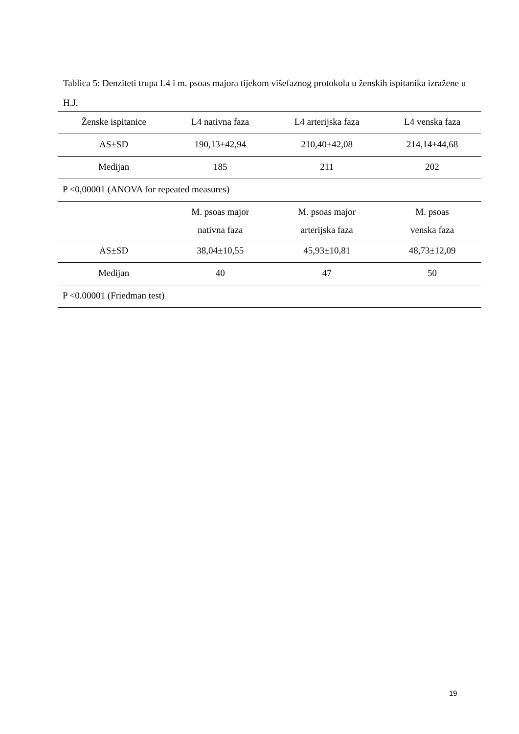Tablica 5: Denziteti trupa L4 i m. psoas majora tijekom višefaznog protokola u ženskih ispitanika izražene u H.J.
| Ženske ispitanice | L4 nativna faza | L4 arterijska faza | L4 venska faza |
| --- | --- | --- | --- |
| AS±SD | 190,13±42,94 | 210,40±42,08 | 214,14±44,68 |
| Medijan | 185 | 211 | 202 |
| P <0,00001 (ANOVA for repeated measures) | | | |
| | M. psoas major nativna faza | M. psoas major arterijska faza | M. psoas venska faza |
| AS±SD | 38,04±10,55 | 45,93±10,81 | 48,73±12,09 |
| Medijan | 40 | 47 | 50 |
| P <0.00001 (Friedman test) | | | |
19